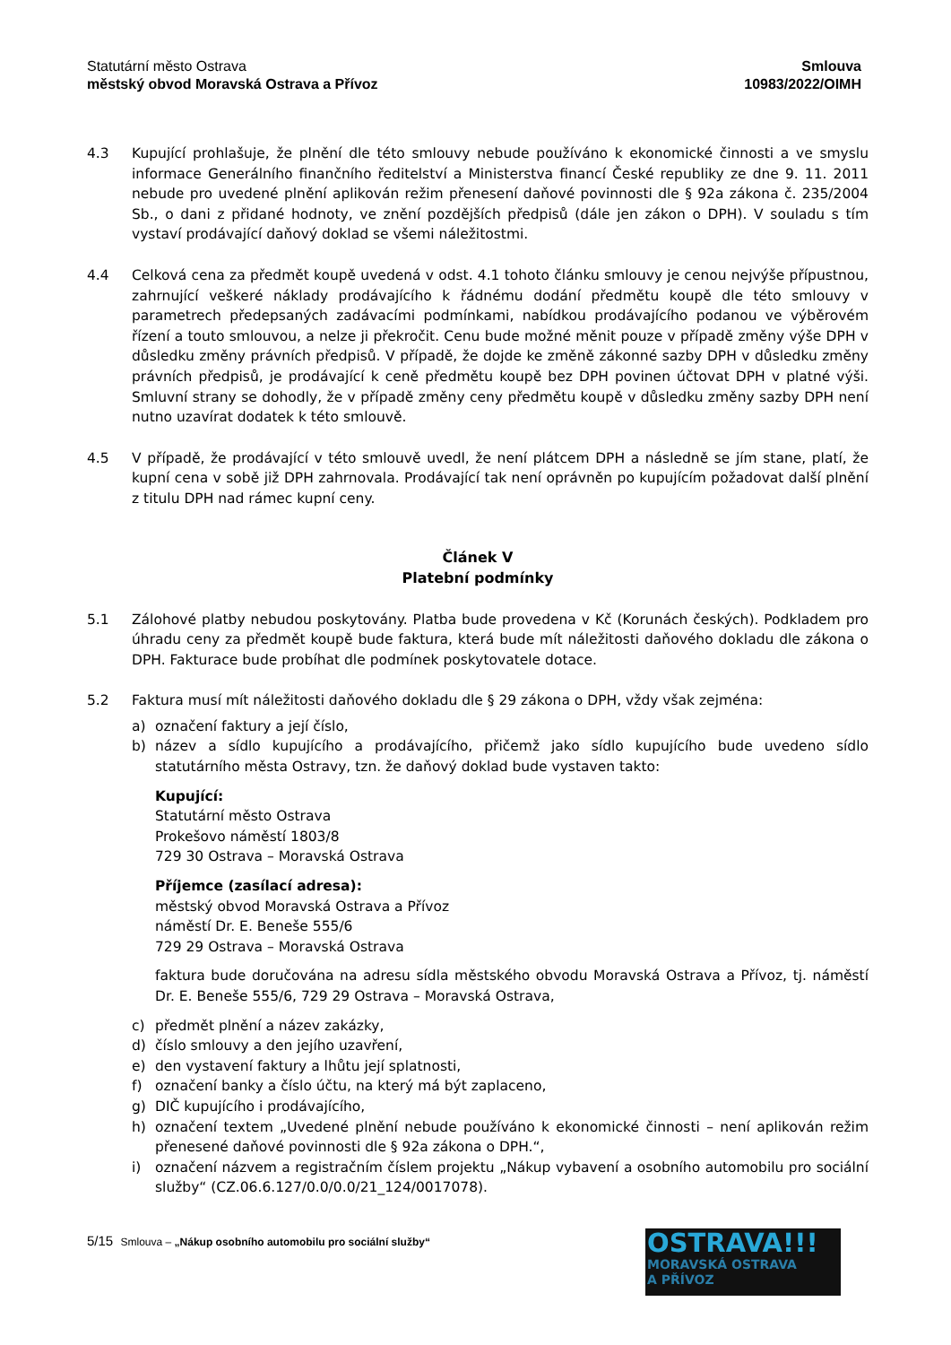Statutární město Ostrava
městský obvod Moravská Ostrava a Přívoz
Smlouva
10983/2022/OIMH
4.3 Kupující prohlašuje, že plnění dle této smlouvy nebude používáno k ekonomické činnosti a ve smyslu informace Generálního finančního ředitelství a Ministerstva financí České republiky ze dne 9. 11. 2011 nebude pro uvedené plnění aplikován režim přenesení daňové povinnosti dle § 92a zákona č. 235/2004 Sb., o dani z přidané hodnoty, ve znění pozdějších předpisů (dále jen zákon o DPH). V souladu s tím vystaví prodávající daňový doklad se všemi náležitostmi.
4.4 Celková cena za předmět koupě uvedená v odst. 4.1 tohoto článku smlouvy je cenou nejvýše přípustnou, zahrnující veškeré náklady prodávajícího k řádnému dodání předmětu koupě dle této smlouvy v parametrech předepsaných zadávacími podmínkami, nabídkou prodávajícího podanou ve výběrovém řízení a touto smlouvou, a nelze ji překročit. Cenu bude možné měnit pouze v případě změny výše DPH v důsledku změny právních předpisů. V případě, že dojde ke změně zákonné sazby DPH v důsledku změny právních předpisů, je prodávající k ceně předmětu koupě bez DPH povinen účtovat DPH v platné výši. Smluvní strany se dohodly, že v případě změny ceny předmětu koupě v důsledku změny sazby DPH není nutno uzavírat dodatek k této smlouvě.
4.5 V případě, že prodávající v této smlouvě uvedl, že není plátcem DPH a následně se jím stane, platí, že kupní cena v sobě již DPH zahrnovala. Prodávající tak není oprávněn po kupujícím požadovat další plnění z titulu DPH nad rámec kupní ceny.
Článek V
Platební podmínky
5.1 Zálohové platby nebudou poskytovány. Platba bude provedena v Kč (Korunách českých). Podkladem pro úhradu ceny za předmět koupě bude faktura, která bude mít náležitosti daňového dokladu dle zákona o DPH. Fakturace bude probíhat dle podmínek poskytovatele dotace.
5.2 Faktura musí mít náležitosti daňového dokladu dle § 29 zákona o DPH, vždy však zejména:
a) označení faktury a její číslo,
b) název a sídlo kupujícího a prodávajícího, přičemž jako sídlo kupujícího bude uvedeno sídlo statutárního města Ostravy, tzn. že daňový doklad bude vystaven takto:
Kupující:
Statutární město Ostrava
Prokešovo náměstí 1803/8
729 30 Ostrava – Moravská Ostrava
Příjemce (zasílací adresa):
městský obvod Moravská Ostrava a Přívoz
náměstí Dr. E. Beneše 555/6
729 29 Ostrava – Moravská Ostrava
faktura bude doručována na adresu sídla městského obvodu Moravská Ostrava a Přívoz, tj. náměstí Dr. E. Beneše 555/6, 729 29 Ostrava – Moravská Ostrava,
c) předmět plnění a název zakázky,
d) číslo smlouvy a den jejího uzavření,
e) den vystavení faktury a lhůtu její splatnosti,
f) označení banky a číslo účtu, na který má být zaplaceno,
g) DIČ kupujícího i prodávajícího,
h) označení textem „Uvedené plnění nebude používáno k ekonomické činnosti – není aplikován režim přenesené daňové povinnosti dle § 92a zákona o DPH.“,
i) označení názvem a registračním číslem projektu „Nákup vybavení a osobního automobilu pro sociální služby“ (CZ.06.6.127/0.0/0.0/21_124/0017078).
5/15 Smlouva – „Nákup osobního automobilu pro sociální služby“
OSTRAVA!!!
MORAVSKÁ OSTRAVA
A PŘÍVOZ